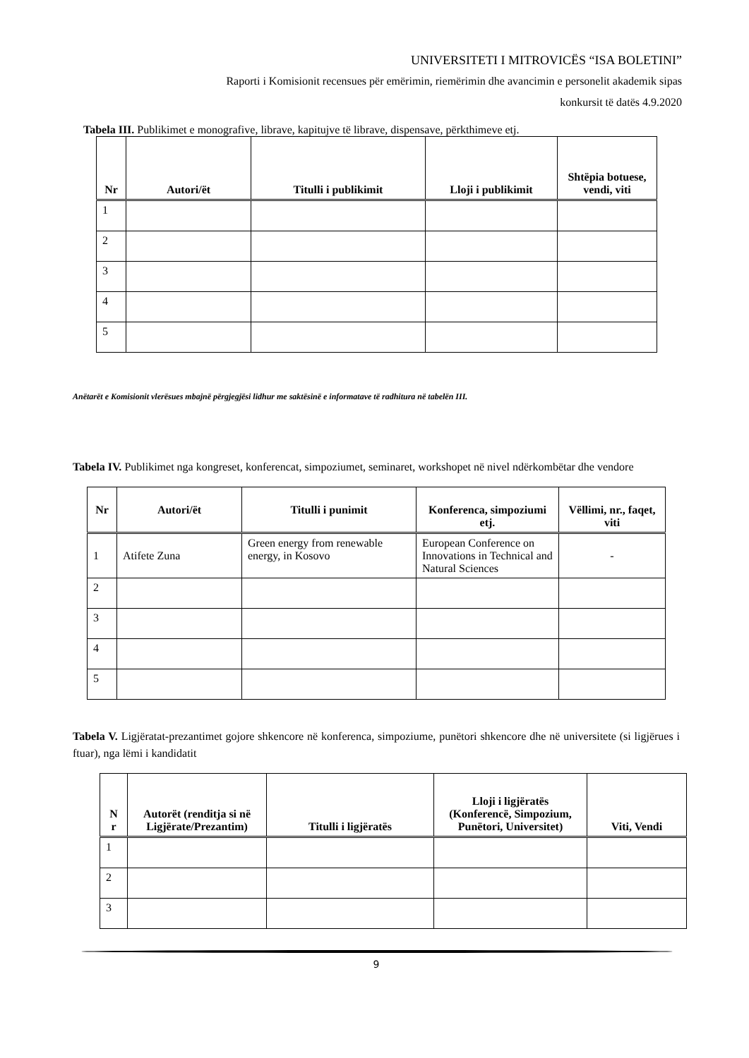UNIVERSITETI I MITROVICËS “ISA BOLETINI”
Raporti i Komisionit recensues për emërimin, riemërimin dhe avancimin e personelit akademik sipas
konkursit të datës 4.9.2020
Tabela III. Publikimet e monografive, librave, kapitujve të librave, dispensave, përkthimeve etj.
| Nr | Autori/ët | Titulli i publikimit | Lloji i publikimit | Shtëpia botuese, vendi, viti |
| --- | --- | --- | --- | --- |
| 1 | | | | |
| 2 | | | | |
| 3 | | | | |
| 4 | | | | |
| 5 | | | | |
Anëtarët e Komisionit vlerësues mbajnë përgjegjësi lidhur me saktësinë e informatave të radhitura në tabelën III.
Tabela IV. Publikimet nga kongreset, konferencat, simpoziumet, seminaret, workshopet në nivel ndërkombëtar dhe vendore
| Nr | Autori/ët | Titulli i punimit | Konferenca, simpoziumi etj. | Vëllimi, nr., faqet, viti |
| --- | --- | --- | --- | --- |
| 1 | Atifete Zuna | Green energy from renewable energy, in Kosovo | European Conference on Innovations in Technical and Natural Sciences | - |
| 2 | | | | |
| 3 | | | | |
| 4 | | | | |
| 5 | | | | |
Tabela V. Ligjëratat-prezantimet gojore shkencore në konferenca, simpoziume, punëtori shkencore dhe në universitete (si ligjërues i ftuar), nga lëmi i kandidatit
| N r | Autorët (renditja si në Ligjërate/Prezantim) | Titulli i ligjëratës | Lloji i ligjëratës (Konferencë, Simpozium, Punëtori, Universitet) | Viti, Vendi |
| --- | --- | --- | --- | --- |
| 1 | | | | |
| 2 | | | | |
| 3 | | | | |
9